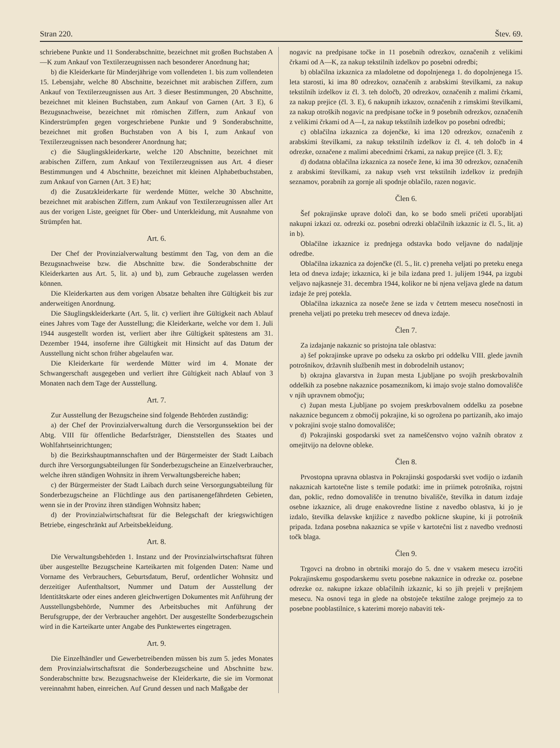Stran 220. Štev. 69.
schriebene Punkte und 11 Sonderabschnitte, bezeichnet mit großen Buchstaben A—K zum Ankauf von Textilerzeugnissen nach besonderer Anordnung hat;
b) die Kleiderkarte für Minderjährige vom vollendeten 1. bis zum vollendeten 15. Lebensjahr, welche 80 Abschnitte, bezeichnet mit arabischen Ziffern, zum Ankauf von Textilerzeugnissen aus Art. 3 dieser Bestimmungen, 20 Abschnitte, bezeichnet mit kleinen Buchstaben, zum Ankauf von Garnen (Art. 3 E), 6 Bezugsnachweise, bezeichnet mit römischen Ziffern, zum Ankauf von Kinderstrümpfen gegen vorgeschriebene Punkte und 9 Sonderabschnitte, bezeichnet mit großen Buchstaben von A bis I, zum Ankauf von Textilerzeugnissen nach besonderer Anordnung hat;
c) die Säuglingskleiderkarte, welche 120 Abschnitte, bezeichnet mit arabischen Ziffern, zum Ankauf von Textilerzeugnissen aus Art. 4 dieser Bestimmungen und 4 Abschnitte, bezeichnet mit kleinen Alphabetbuchstaben, zum Ankauf von Garnen (Art. 3 E) hat;
d) die Zusatzkleiderkarte für werdende Mütter, welche 30 Abschnitte, bezeichnet mit arabischen Ziffern, zum Ankauf von Textilerzeugnissen aller Art aus der vorigen Liste, geeignet für Ober- und Unterkleidung, mit Ausnahme von Strümpfen hat.
Art. 6.
Der Chef der Provinzialverwaltung bestimmt den Tag, von dem an die Bezugsnachweise bzw. die Abschnitte bzw. die Sonderabschnitte der Kleiderkarten aus Art. 5, lit. a) und b), zum Gebrauche zugelassen werden können.
Die Kleiderkarten aus dem vorigen Absatze behalten ihre Gültigkeit bis zur anderweitigen Anordnung.
Die Säuglingskleiderkarte (Art. 5, lit. c) verliert ihre Gültigkeit nach Ablauf eines Jahres vom Tage der Ausstellung; die Kleiderkarte, welche vor dem 1. Juli 1944 ausgestellt worden ist, verliert aber ihre Gültigkeit spätestens am 31. Dezember 1944, insoferne ihre Gültigkeit mit Hinsicht auf das Datum der Ausstellung nicht schon früher abgelaufen war.
Die Kleiderkarte für werdende Mütter wird im 4. Monate der Schwangerschaft ausgegeben und verliert ihre Gültigkeit nach Ablauf von 3 Monaten nach dem Tage der Ausstellung.
Art. 7.
Zur Ausstellung der Bezugscheine sind folgende Behörden zuständig:
a) der Chef der Provinzialverwaltung durch die Versorgunssektion bei der Abtg. VIII für öffentliche Bedarfsträger, Dienststellen des Staates und Wohlfahrtseinrichtungen;
b) die Bezirkshauptmannschaften und der Bürgermeister der Stadt Laibach durch ihre Versorgungsabteilungen für Sonderbezugscheine an Einzelverbraucher, welche ihren ständigen Wohnsitz in ihrem Verwaltungsbereiche haben;
c) der Bürgermeister der Stadt Laibach durch seine Versorgungsabteilung für Sonderbezugscheine an Flüchtlinge aus den partisanengefährdeten Gebieten, wenn sie in der Provinz ihren ständigen Wohnsitz haben;
d) der Provinzialwirtschaftsrat für die Belegschaft der kriegswichtigen Betriebe, eingeschränkt auf Arbeitsbekleidung.
Art. 8.
Die Verwaltungsbehörden 1. Instanz und der Provinzialwirtschaftsrat führen über ausgestellte Bezugscheine Karteikarten mit folgenden Daten: Name und Vorname des Verbrauchers, Geburtsdatum, Beruf, ordentlicher Wohnsitz und derzeitiger Aufenthaltsort, Nummer und Datum der Ausstellung der Identitätskarte oder eines anderen gleichwertigen Dokumentes mit Anführung der Ausstellungsbehörde, Nummer des Arbeitsbuches mit Anführung der Berufsgruppe, der der Verbraucher angehört. Der ausgestellte Sonderbezugschein wird in die Karteikarte unter Angabe des Punktewertes eingetragen.
Art. 9.
Die Einzelhändler und Gewerbetreibenden müssen bis zum 5. jedes Monates dem Provinzialwirtschaftsrat die Sonderbezugscheine und Abschnitte bzw. Sonderabschnitte bzw. Bezugsnachweise der Kleiderkarte, die sie im Vormonat vereinnahmt haben, einreichen. Auf Grund dessen und nach Maßgabe der
nogavic na predpisane točke in 11 posebnih odrezkov, označenih z velikimi črkami od A—K, za nakup tekstilnih izdelkov po posebni odredbi;
b) oblačilna izkaznica za mladoletne od dopolnjenega 1. do dopolnjenega 15. leta starosti, ki ima 80 odrezkov, označenih z arabskimi številkami, za nakup tekstilnih izdelkov iz čl. 3. teh določb, 20 odrezkov, označenih z malimi črkami, za nakup prejice (čl. 3. E), 6 nakupnih izkazov, označenih z rimskimi številkami, za nakup otroških nogavic na predpisane točke in 9 posebnih odrezkov, označenih z velikimi črkami od A—I, za nakup tekstilnih izdelkov po posebni odredbi;
c) oblačilna izkaznica za dojenčke, ki ima 120 odrezkov, označenih z arabskimi številkami, za nakup tekstilnih izdelkov iz čl. 4. teh določb in 4 odrezke, označene z malimi abecednimi črkami, za nakup prejice (čl. 3. E);
d) dodatna oblačilna izkaznica za noseče žene, ki ima 30 odrezkov, označenih z arabskimi številkami, za nakup vseh vrst tekstilnih izdelkov iz prednjih seznamov, porabnih za gornje ali spodnje oblačilo, razen nogavic.
Člen 6.
Šef pokrajinske uprave določi dan, ko se bodo smeli pričeti uporabljati nakupni izkazi oz. odrezki oz. posebni odrezki oblačilnih izkaznic iz čl. 5., lit. a) in b).
Oblačilne izkaznice iz prednjega odstavka bodo veljavne do nadaljnje odredbe.
Oblačilna izkaznica za dojenčke (čl. 5., lit. c) preneha veljati po preteku enega leta od dneva izdaje; izkaznica, ki je bila izdana pred 1. julijem 1944, pa izgubi veljavo najkasneje 31. decembra 1944, kolikor ne bi njena veljava glede na datum izdaje že prej potekla.
Oblačilna izkaznica za noseče žene se izda v četrtem mesecu nosečnosti in preneha veljati po preteku treh mesecev od dneva izdaje.
Člen 7.
Za izdajanje nakaznic so pristojna tale oblastva:
a) šef pokrajinske uprave po odseku za oskrbo pri oddelku VIII. glede javnih potrošnikov, državnih službenih mest in dobrodelnih ustanov;
b) okrajna glavarstva in župan mesta Ljubljane po svojih preskrbovalnih oddelkih za posebne nakaznice posameznikom, ki imajo svoje stalno domovališče v njih upravnem območju;
c) župan mesta Ljubljane po svojem preskrbovalnem oddelku za posebne nakaznice beguncem z območij pokrajine, ki so ogrožena po partizanih, ako imajo v pokrajini svoje stalno domovališče;
d) Pokrajinski gospodarski svet za nameščenstvo vojno važnih obratov z omejitvijo na delovne obleke.
Člen 8.
Prvostopna upravna oblastva in Pokrajinski gospodarski svet vodijo o izdanih nakaznicah kartotečne liste s temile podatki: ime in priimek potrošnika, rojstni dan, poklic, redno domovališče in trenutno bivališče, številka in datum izdaje osebne izkaznice, ali druge enakovredne listine z navedbo oblastva, ki jo je izdalo, številka delavske knjižice z navedbo poklicne skupine, ki ji potrošnik pripada. Izdana posebna nakaznica se vpiše v kartotečni list z navedbo vrednosti točk blaga.
Člen 9.
Trgovci na drobno in obrtniki morajo do 5. dne v vsakem mesecu izročiti Pokrajinskemu gospodarskemu svetu posebne nakaznice in odrezke oz. posebne odrezke oz. nakupne izkaze oblačilnih izkaznic, ki so jih prejeli v prejšnjem mesecu. Na osnovi tega in glede na obstoječe tekstilne zaloge prejmejo za to posebne pooblastilnice, s katerimi morejo nabaviti tek-